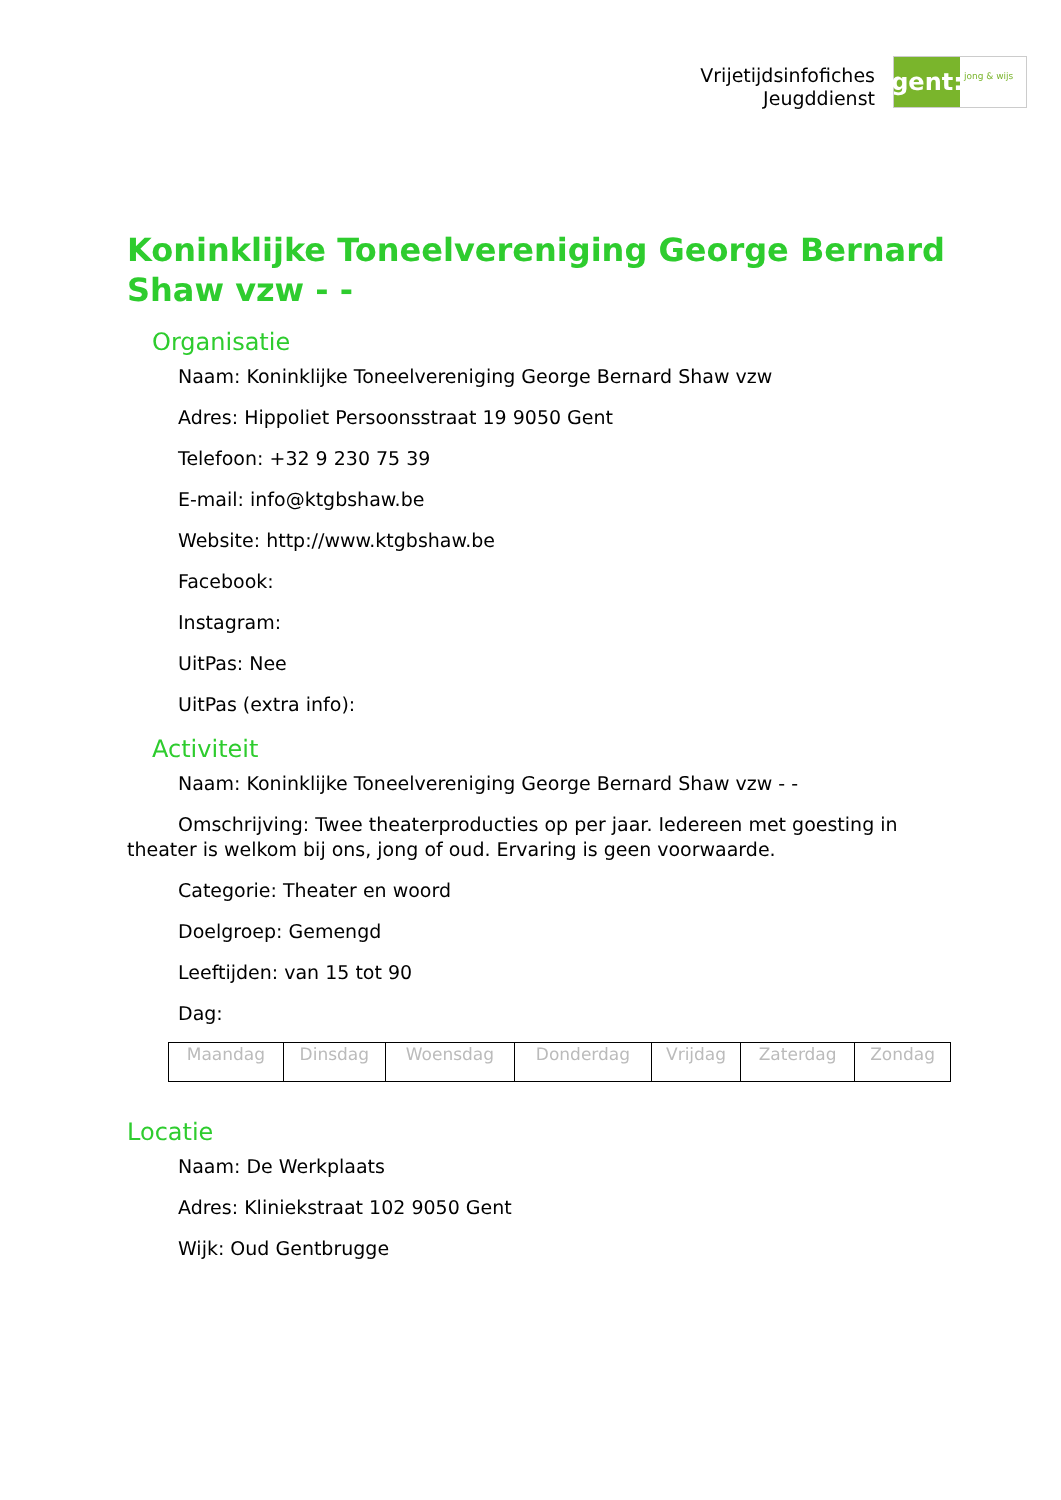Vrijetijdsinfofiches
Jeugddienst
gent:
jong & wijs
Koninklijke Toneelvereniging George Bernard Shaw vzw - -
Organisatie
Naam: Koninklijke Toneelvereniging George Bernard Shaw vzw
Adres: Hippoliet Persoonsstraat 19 9050 Gent
Telefoon: +32 9 230 75 39
E-mail: info@ktgbshaw.be
Website: http://www.ktgbshaw.be
Facebook:
Instagram:
UitPas: Nee
UitPas (extra info):
Activiteit
Naam: Koninklijke Toneelvereniging George Bernard Shaw vzw - -
Omschrijving: Twee theaterproducties op per jaar. Iedereen met goesting in theater is welkom bij ons, jong of oud. Ervaring is geen voorwaarde.
Categorie: Theater en woord
Doelgroep: Gemengd
Leeftijden: van 15 tot 90
Dag:
| Maandag | Dinsdag | Woensdag | Donderdag | Vrijdag | Zaterdag | Zondag |
Locatie
Naam: De Werkplaats
Adres: Kliniekstraat 102 9050 Gent
Wijk: Oud Gentbrugge